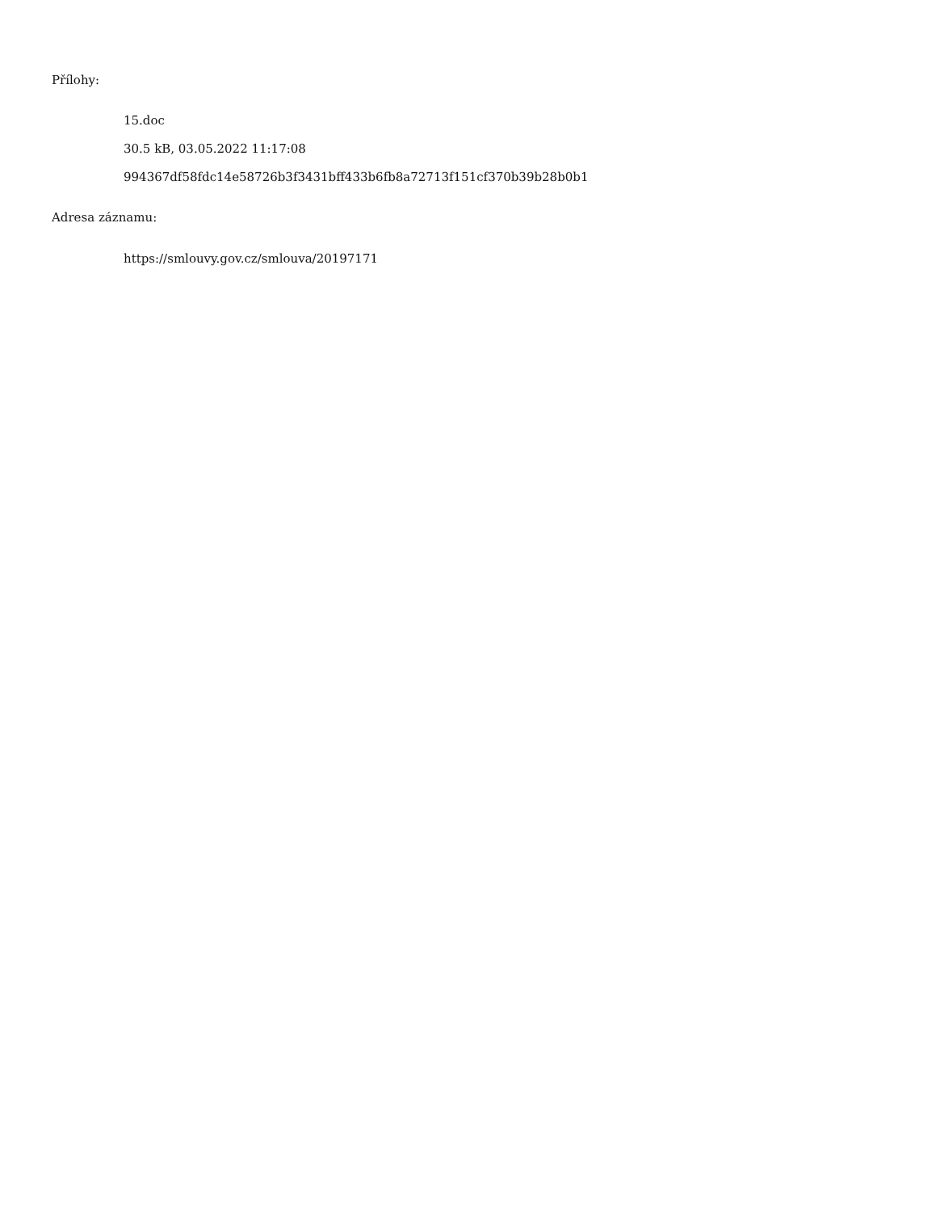Přílohy:
15.doc
30.5 kB, 03.05.2022 11:17:08
994367df58fdc14e58726b3f3431bff433b6fb8a72713f151cf370b39b28b0b1
Adresa záznamu:
https://smlouvy.gov.cz/smlouva/20197171